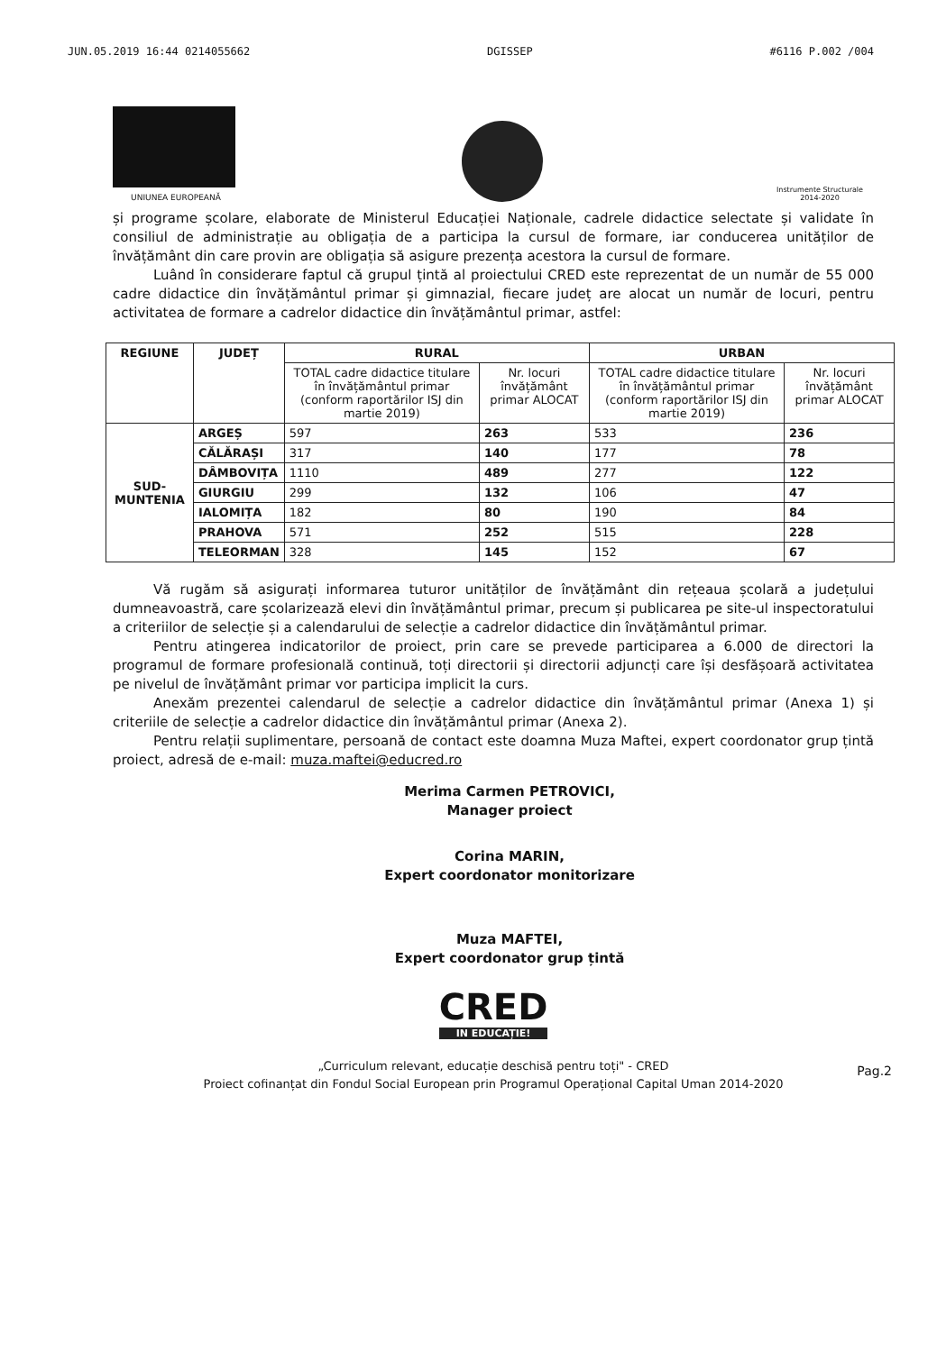JUN.05.2019 16:44 0214055662 DGISSEP #6116 P.002 /004
UNIUNEA EUROPEANĂ
Instrumente Structurale 2014-2020
și programe școlare, elaborate de Ministerul Educației Naționale, cadrele didactice selectate și validate în consiliul de administrație au obligația de a participa la cursul de formare, iar conducerea unităților de învățământ din care provin are obligația să asigure prezența acestora la cursul de formare.
Luând în considerare faptul că grupul țintă al proiectului CRED este reprezentat de un număr de 55 000 cadre didactice din învățământul primar și gimnazial, fiecare județ are alocat un număr de locuri, pentru activitatea de formare a cadrelor didactice din învățământul primar, astfel:
| REGIUNE | JUDEȚ | RURAL | | URBAN | |
| --- | --- | --- | --- | --- | --- |
| | | TOTAL cadre didactice titulare în învățământul primar (conform raportărilor ISJ din martie 2019) | Nr. locuri învățământ primar ALOCAT | TOTAL cadre didactice titulare în învățământul primar (conform raportărilor ISJ din martie 2019) | Nr. locuri învățământ primar ALOCAT |
| SUD-MUNTENIA | ARGEȘ | 597 | 263 | 533 | 236 |
| | CĂLĂRAȘI | 317 | 140 | 177 | 78 |
| | DÂMBOVIȚA | 1110 | 489 | 277 | 122 |
| | GIURGIU | 299 | 132 | 106 | 47 |
| | IALOMIȚA | 182 | 80 | 190 | 84 |
| | PRAHOVA | 571 | 252 | 515 | 228 |
| | TELEORMAN | 328 | 145 | 152 | 67 |
Vă rugăm să asigurați informarea tuturor unităților de învățământ din rețeaua școlară a județului dumneavoastră, care școlarizează elevi din învățământul primar, precum și publicarea pe site-ul inspectoratului a criteriilor de selecție și a calendarului de selecție a cadrelor didactice din învățământul primar.
Pentru atingerea indicatorilor de proiect, prin care se prevede participarea a 6.000 de directori la programul de formare profesională continuă, toți directorii și directorii adjuncți care își desfășoară activitatea pe nivelul de învățământ primar vor participa implicit la curs.
Anexăm prezentei calendarul de selecție a cadrelor didactice din învățământul primar (Anexa 1) și criteriile de selecție a cadrelor didactice din învățământul primar (Anexa 2).
Pentru relații suplimentare, persoană de contact este doamna Muza Maftei, expert coordonator grup țintă proiect, adresă de e-mail: muza.maftei@educred.ro
Merima Carmen PETROVICI,
Manager proiect
Corina MARIN,
Expert coordonator monitorizare
Muza MAFTEI,
Expert coordonator grup țintă
Pag.2
CRED
IN EDUCAȚIE!
„Curriculum relevant, educație deschisă pentru toți" - CRED
Proiect cofinanțat din Fondul Social European prin Programul Operațional Capital Uman 2014-2020